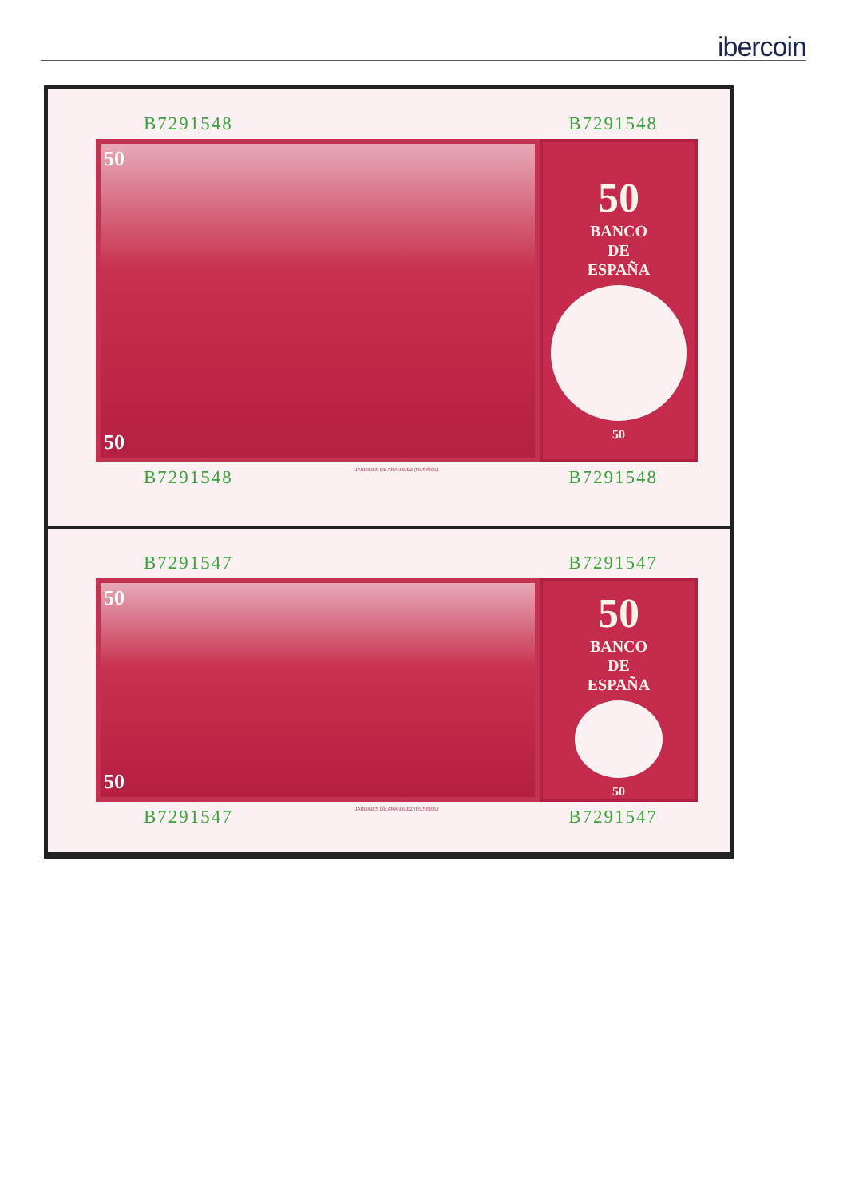ibercoin
B7291548 B7291548
50
50
50
BANCO
DE
ESPAÑA
50
B7291548 B7291548
JARDINES DE ARANJUEZ (RUSIÑOL)
B7291547 B7291547
50
50
50
BANCO
DE
ESPAÑA
50
B7291547 B7291547
JARDINES DE ARANJUEZ (RUSIÑOL)